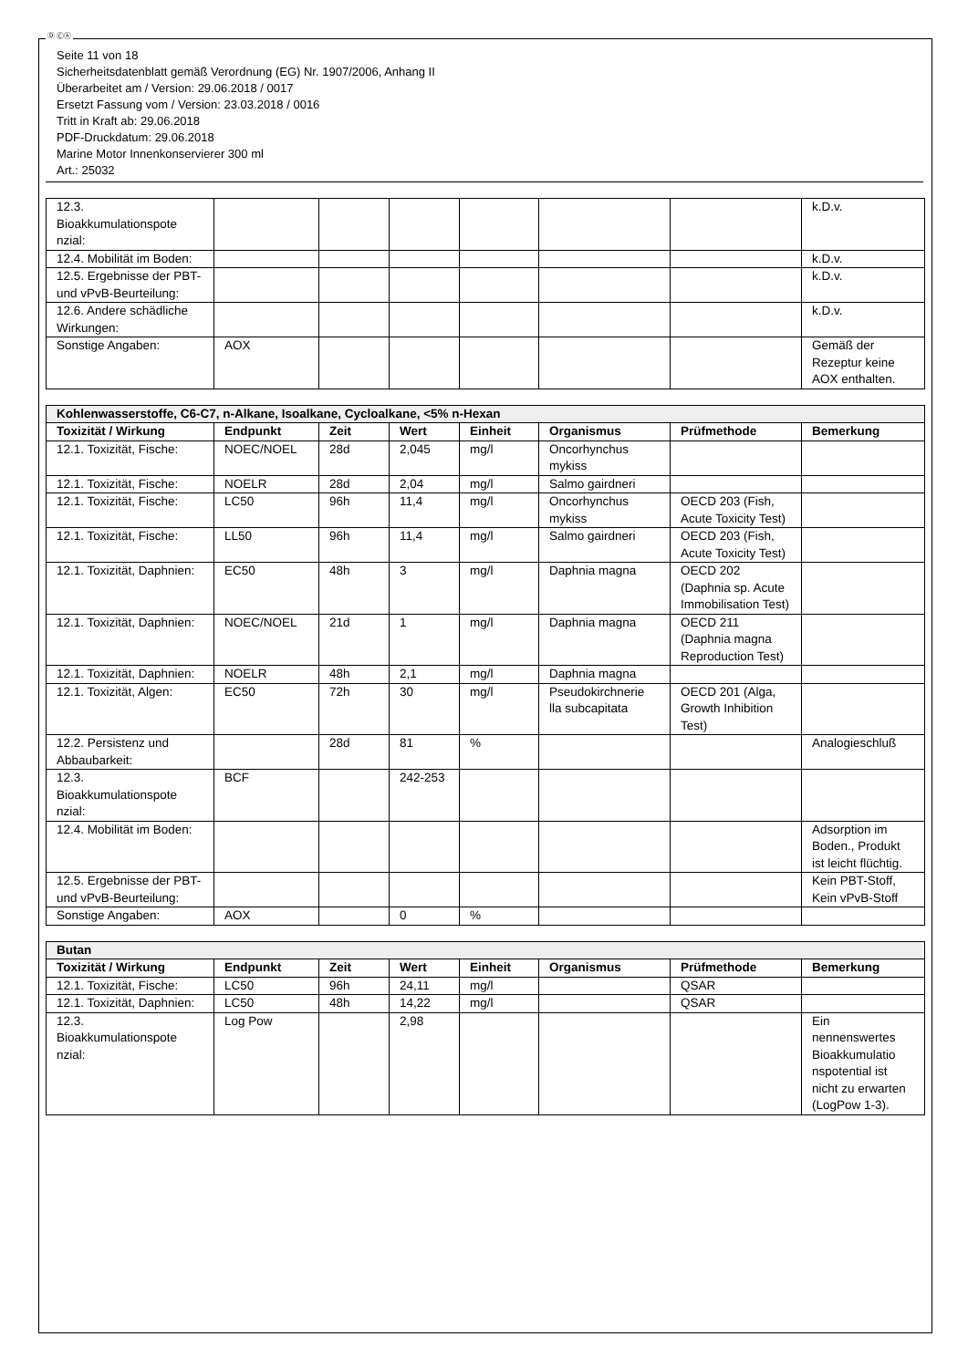Ⓓ Ⓒⓗ
Seite 11 von 18
Sicherheitsdatenblatt gemäß Verordnung (EG) Nr. 1907/2006, Anhang II
Überarbeitet am / Version: 29.06.2018 / 0017
Ersetzt Fassung vom / Version: 23.03.2018 / 0016
Tritt in Kraft ab: 29.06.2018
PDF-Druckdatum: 29.06.2018
Marine Motor Innenkonservierer 300 ml
Art.: 25032
| 12.3. Bioakkumulationspote nzial: | | | | | | | k.D.v. |
| 12.4. Mobilität im Boden: | | | | | | | k.D.v. |
| 12.5. Ergebnisse der PBT- und vPvB-Beurteilung: | | | | | | | k.D.v. |
| 12.6. Andere schädliche Wirkungen: | | | | | | | k.D.v. |
| Sonstige Angaben: | AOX | | | | | | Gemäß der Rezeptur keine AOX enthalten. |
| Kohlenwasserstoffe, C6-C7, n-Alkane, Isoalkane, Cycloalkane, <5% n-Hexan | | | | | | | |
| Toxizität / Wirkung | Endpunkt | Zeit | Wert | Einheit | Organismus | Prüfmethode | Bemerkung |
| 12.1. Toxizität, Fische: | NOEC/NOEL | 28d | 2,045 | mg/l | Oncorhynchus mykiss | | |
| 12.1. Toxizität, Fische: | NOELR | 28d | 2,04 | mg/l | Salmo gairdneri | | |
| 12.1. Toxizität, Fische: | LC50 | 96h | 11,4 | mg/l | Oncorhynchus mykiss | OECD 203 (Fish, Acute Toxicity Test) | |
| 12.1. Toxizität, Fische: | LL50 | 96h | 11,4 | mg/l | Salmo gairdneri | OECD 203 (Fish, Acute Toxicity Test) | |
| 12.1. Toxizität, Daphnien: | EC50 | 48h | 3 | mg/l | Daphnia magna | OECD 202 (Daphnia sp. Acute Immobilisation Test) | |
| 12.1. Toxizität, Daphnien: | NOEC/NOEL | 21d | 1 | mg/l | Daphnia magna | OECD 211 (Daphnia magna Reproduction Test) | |
| 12.1. Toxizität, Daphnien: | NOELR | 48h | 2,1 | mg/l | Daphnia magna | | |
| 12.1. Toxizität, Algen: | EC50 | 72h | 30 | mg/l | Pseudokirchnerie lla subcapitata | OECD 201 (Alga, Growth Inhibition Test) | |
| 12.2. Persistenz und Abbaubarkeit: | | 28d | 81 | % | | | Analogieschluß |
| 12.3. Bioakkumulationspote nzial: | BCF | | 242-253 | | | | |
| 12.4. Mobilität im Boden: | | | | | | | Adsorption im Boden., Produkt ist leicht flüchtig. |
| 12.5. Ergebnisse der PBT- und vPvB-Beurteilung: | | | | | | | Kein PBT-Stoff, Kein vPvB-Stoff |
| Sonstige Angaben: | AOX | | 0 | % | | | |
| Butan | | | | | | | |
| Toxizität / Wirkung | Endpunkt | Zeit | Wert | Einheit | Organismus | Prüfmethode | Bemerkung |
| 12.1. Toxizität, Fische: | LC50 | 96h | 24,11 | mg/l | | QSAR | |
| 12.1. Toxizität, Daphnien: | LC50 | 48h | 14,22 | mg/l | | QSAR | |
| 12.3. Bioakkumulationspote nzial: | Log Pow | | 2,98 | | | | Ein nennenswertes Bioakkumulatio nspotential ist nicht zu erwarten (LogPow 1-3). |